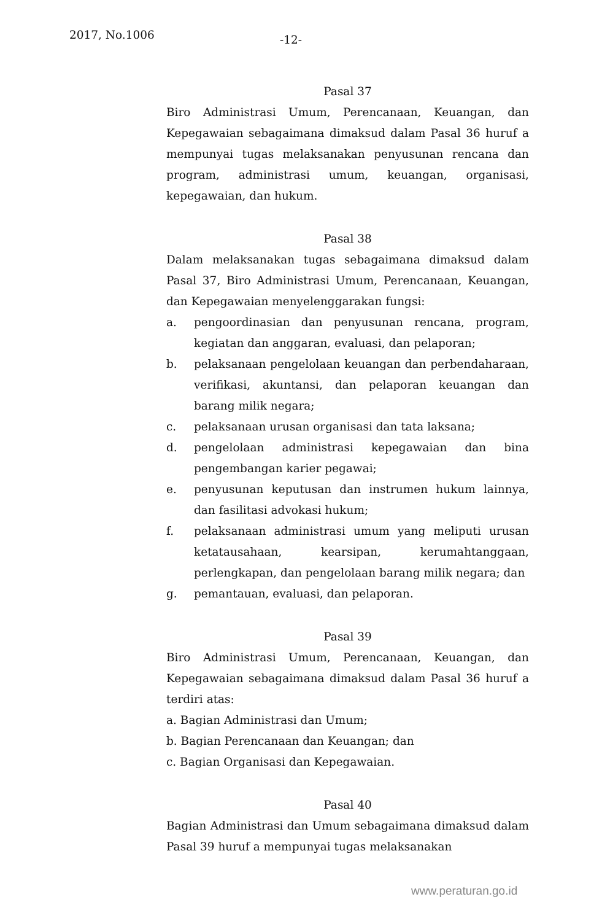2017, No.1006 -12-
Pasal 37
Biro Administrasi Umum, Perencanaan, Keuangan, dan Kepegawaian sebagaimana dimaksud dalam Pasal 36 huruf a mempunyai tugas melaksanakan penyusunan rencana dan program, administrasi umum, keuangan, organisasi, kepegawaian, dan hukum.
Pasal 38
Dalam melaksanakan tugas sebagaimana dimaksud dalam Pasal 37, Biro Administrasi Umum, Perencanaan, Keuangan, dan Kepegawaian menyelenggarakan fungsi:
a. pengoordinasian dan penyusunan rencana, program, kegiatan dan anggaran, evaluasi, dan pelaporan;
b. pelaksanaan pengelolaan keuangan dan perbendaharaan, verifikasi, akuntansi, dan pelaporan keuangan dan barang milik negara;
c. pelaksanaan urusan organisasi dan tata laksana;
d. pengelolaan administrasi kepegawaian dan bina pengembangan karier pegawai;
e. penyusunan keputusan dan instrumen hukum lainnya, dan fasilitasi advokasi hukum;
f. pelaksanaan administrasi umum yang meliputi urusan ketatausahaan, kearsipan, kerumahtanggaan, perlengkapan, dan pengelolaan barang milik negara; dan
g. pemantauan, evaluasi, dan pelaporan.
Pasal 39
Biro Administrasi Umum, Perencanaan, Keuangan, dan Kepegawaian sebagaimana dimaksud dalam Pasal 36 huruf a terdiri atas:
a. Bagian Administrasi dan Umum;
b. Bagian Perencanaan dan Keuangan; dan
c. Bagian Organisasi dan Kepegawaian.
Pasal 40
Bagian Administrasi dan Umum sebagaimana dimaksud dalam Pasal 39 huruf a mempunyai tugas melaksanakan
www.peraturan.go.id